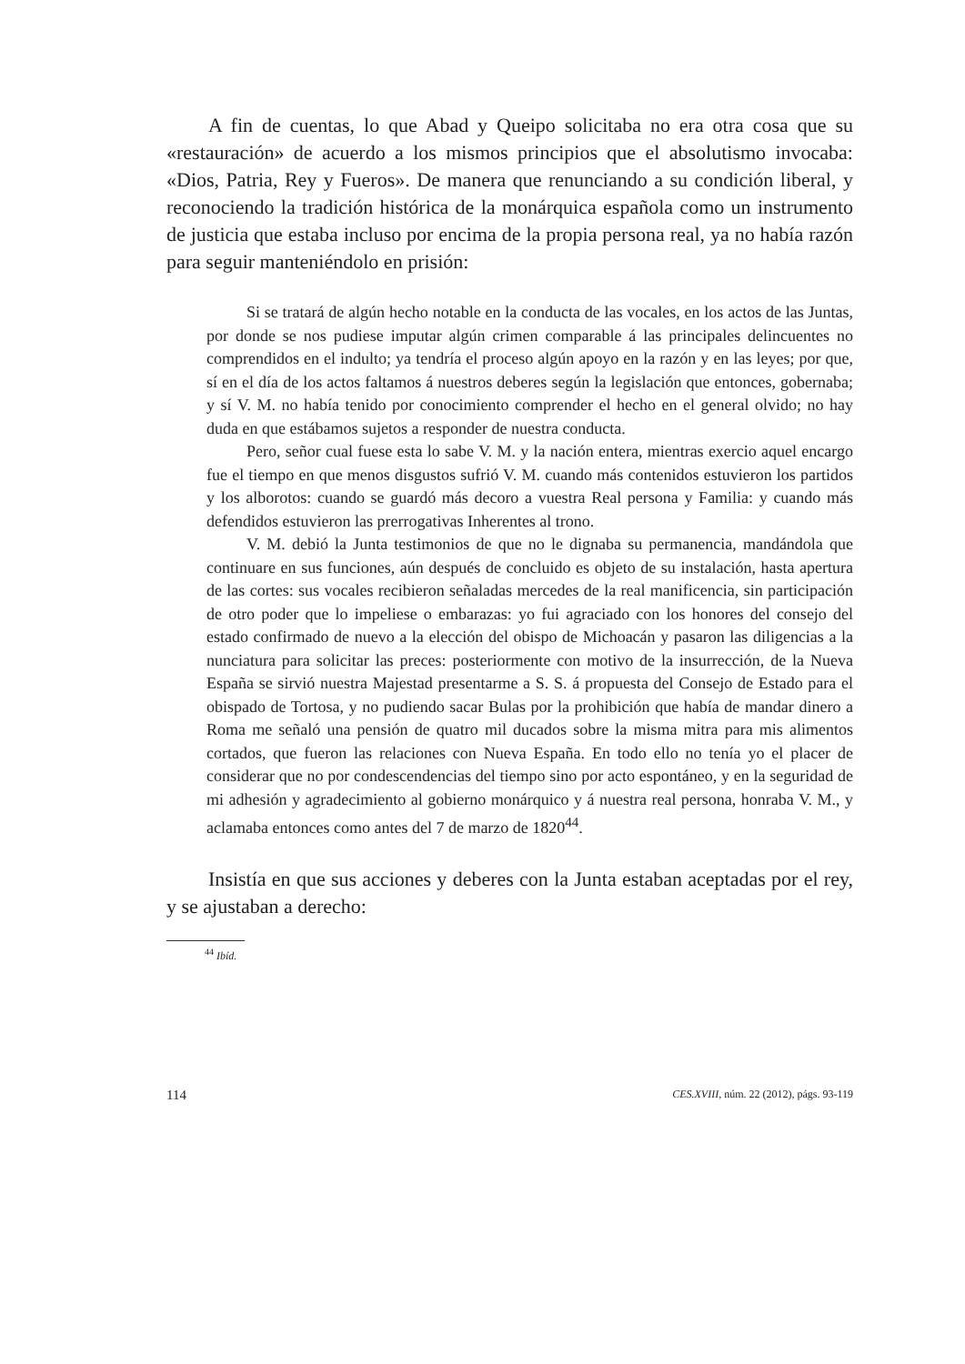A fin de cuentas, lo que Abad y Queipo solicitaba no era otra cosa que su «restauración» de acuerdo a los mismos principios que el absolutismo invocaba: «Dios, Patria, Rey y Fueros». De manera que renunciando a su condición liberal, y reconociendo la tradición histórica de la monárquica española como un instrumento de justicia que estaba incluso por encima de la propia persona real, ya no había razón para seguir manteniéndolo en prisión:
Si se tratará de algún hecho notable en la conducta de las vocales, en los actos de las Juntas, por donde se nos pudiese imputar algún crimen comparable á las principales delincuentes no comprendidos en el indulto; ya tendría el proceso algún apoyo en la razón y en las leyes; por que, sí en el día de los actos faltamos á nuestros deberes según la legislación que entonces, gobernaba; y sí V. M. no había tenido por conocimiento comprender el hecho en el general olvido; no hay duda en que estábamos sujetos a responder de nuestra conducta.
Pero, señor cual fuese esta lo sabe V. M. y la nación entera, mientras exercio aquel encargo fue el tiempo en que menos disgustos sufrió V. M. cuando más contenidos estuvieron los partidos y los alborotos: cuando se guardó más decoro a vuestra Real persona y Familia: y cuando más defendidos estuvieron las prerrogativas Inherentes al trono.
V. M. debió la Junta testimonios de que no le dignaba su permanencia, mandándola que continuare en sus funciones, aún después de concluido es objeto de su instalación, hasta apertura de las cortes: sus vocales recibieron señaladas mercedes de la real manificencia, sin participación de otro poder que lo impeliese o embarazas: yo fui agraciado con los honores del consejo del estado confirmado de nuevo a la elección del obispo de Michoacán y pasaron las diligencias a la nunciatura para solicitar las preces: posteriormente con motivo de la insurrección, de la Nueva España se sirvió nuestra Majestad presentarme a S. S. á propuesta del Consejo de Estado para el obispado de Tortosa, y no pudiendo sacar Bulas por la prohibición que había de mandar dinero a Roma me señaló una pensión de quatro mil ducados sobre la misma mitra para mis alimentos cortados, que fueron las relaciones con Nueva España. En todo ello no tenía yo el placer de considerar que no por condescendencias del tiempo sino por acto espontáneo, y en la seguridad de mi adhesión y agradecimiento al gobierno monárquico y á nuestra real persona, honraba V. M., y aclamaba entonces como antes del 7 de marzo de 1820<sup>44</sup>.
Insistía en que sus acciones y deberes con la Junta estaban aceptadas por el rey, y se ajustaban a derecho:
<sup>44</sup> Ibíd.
114 CES.XVIII, núm. 22 (2012), págs. 93-119